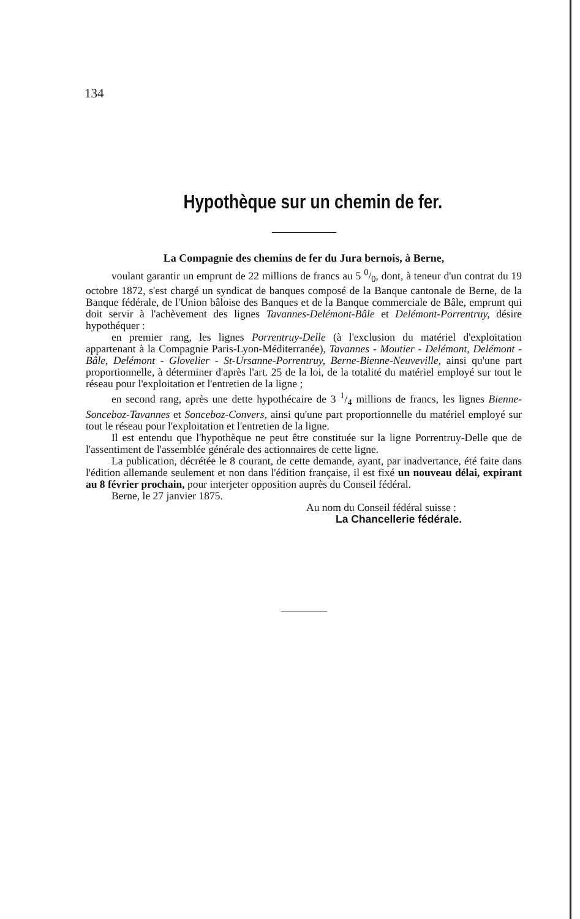134
Hypothèque sur un chemin de fer.
La Compagnie des chemins de fer du Jura bernois, à Berne,
voulant garantir un emprunt de 22 millions de francs au 5 0/0, dont, à teneur d'un contrat du 19 octobre 1872, s'est chargé un syndicat de banques composé de la Banque cantonale de Berne, de la Banque fédérale, de l'Union bâloise des Banques et de la Banque commerciale de Bâle, emprunt qui doit servir à l'achèvement des lignes Tavannes-Delémont-Bâle et Delémont-Porrentruy, désire hypothéquer :
en premier rang, les lignes Porrentruy-Delle (à l'exclusion du matériel d'exploitation appartenant à la Compagnie Paris-Lyon-Méditerranée), Tavannes - Moutier - Delémont, Delémont - Bâle, Delémont - Glovelier - St-Ursanne-Porrentruy, Berne-Bienne-Neuveville, ainsi qu'une part proportionnelle, à déterminer d'après l'art. 25 de la loi, de la totalité du matériel employé sur tout le réseau pour l'exploitation et l'entretien de la ligne ;
en second rang, après une dette hypothécaire de 3 1/4 millions de francs, les lignes Bienne-Sonceboz-Tavannes et Sonceboz-Convers, ainsi qu'une part proportionnelle du matériel employé sur tout le réseau pour l'exploitation et l'entretien de la ligne.
Il est entendu que l'hypothèque ne peut être constituée sur la ligne Porrentruy-Delle que de l'assentiment de l'assemblée générale des actionnaires de cette ligne.
La publication, décrétée le 8 courant, de cette demande, ayant, par inadvertance, été faite dans l'édition allemande seulement et non dans l'édition française, il est fixé un nouveau délai, expirant au 8 février prochain, pour interjeter opposition auprès du Conseil fédéral.
Berne, le 27 janvier 1875.
Au nom du Conseil fédéral suisse :
La Chancellerie fédérale.